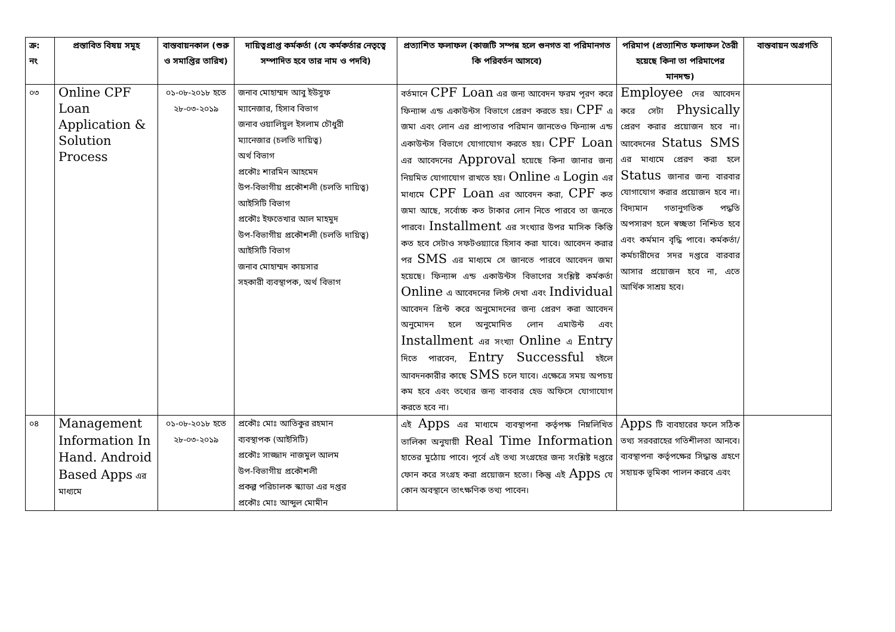| ক্র: নং | প্রস্তাবিত বিষয় সমূহ | বাস্তবায়নকাল (শুরু ও সমাপ্তির তারিখ) | দায়িত্বপ্রাপ্ত কর্মকর্তা (যে কর্মকর্তার নেতৃত্বে সম্পাদিত হবে তার নাম ও পদবি) | প্রত্যাশিত ফলাফল (কাজটি সম্পন্ন হলে গুনগত বা পরিমানগত কি পরিবর্তন আসবে) | পরিমাপ (প্রত্যাশিত ফলাফল তৈরী হয়েছে কিনা তা পরিমাপের মানদন্ড) | বাস্তবায়ন অগ্রগতি |
| --- | --- | --- | --- | --- | --- | --- |
| ০৩ | Online CPF Loan Application & Solution Process | ০১-০৮-২০১৮ হতে ২৮-০৩-২০১৯ | জনাব মোহাম্মদ আবু ইউসুফ ম্যানেজার, হিসাব বিভাগ জনাব ওয়ালিয়ুল ইসলাম চৌধুরী ম্যানেজার (চলতি দায়িত্ব) অর্থ বিভাগ প্রকৌঃ শারমিন আহমেদ উপ-বিভাগীয় প্রকৌশলী (চলতি দায়িত্ব) আইসিটি বিভাগ প্রকৌঃ ইফতেখার আল মাহমুদ উপ-বিভাগীয় প্রকৌশলী (চলতি দায়িত্ব) আইসিটি বিভাগ জনাব মোহাম্মদ কায়সার সহকারী ব্যবস্থাপক, অর্থ বিভাগ | বর্তমানে CPF Loan এর জন্য আবেদন ফরম পূরণ করে ফিন্যান্স এন্ড একাউন্টস বিভাগে প্রেরণ করতে হয়। CPF এ জমা এবং লোন এর প্রাপ্যতার পরিমান জানতেও ফিন্যান্স এন্ড একাউন্টস বিভাগে যোগাযোগ করতে হয়। CPF Loan এর আবেদনের Approval হয়েছে কিনা জানার জন্য নিয়মিত যোগাযোগ রাখতে হয়। Online এ Login এর মাধ্যমে CPF Loan এর আবেদন করা, CPF কত জমা আছে, সর্বোচ্চ কত টাকার লোন নিতে পারবে তা জনতে পারবে। Installment এর সংখ্যার উপর মাসিক কিস্তি কত হবে সেটাও সফটওয়্যারে হিসাব করা যাবে। আবেদন করার পর SMS এর মাধ্যমে সে জানতে পারবে আবেদন জমা হয়েছে। ফিন্যান্স এন্ড একাউন্টস বিভাগের সংশ্লিষ্ট কর্মকর্তা Online এ আবেদনের লিস্ট দেখা এবং Individual আবেদন প্রিন্ট করে অনুমোদনের জন্য প্রেরণ করা আবেদন অনুমোদন হলে অনুমোদিত লোন এমাউন্ট এবং Installment এর সংখ্যা Online এ Entry দিতে পারবেন, Entry Successful হইলে আবদনকারীর কাছে SMS চলে যাবে। এক্ষেত্রে সময় অপচয় কম হবে এবং তথ্যের জন্য বাববার হেড অফিসে যোগাযোগ করতে হবে না। | Employee দের আবেদন করে সেটা Physically প্রেরণ করার প্রয়োজন হবে না। আবেদনের Status SMS এর মাধ্যমে প্রেরণ করা হলে Status জানার জন্য বারবার যোগাযোগ করার প্রয়োজন হবে না। বিদ্যমান গতানুগতিক পদ্ধতি অপসারণ হলে স্বচ্ছতা নিশ্চিত হবে এবং কর্মমান বৃদ্ধি পাবে। কর্মকর্তা/কর্মচারীদের সদর দপ্তরে বারবার আসার প্রয়োজন হবে না, এতে আর্থিক সাশ্রয় হবে। | |
| ০৪ | Management Information In Hand. Android Based Apps এর মাধ্যমে | ০১-০৮-২০১৮ হতে ২৮-০৩-২০১৯ | প্রকৌঃ মোঃ আতিকুর রহমান ব্যবস্থাপক (আইসিটি) প্রকৌঃ সাজ্জাদ নাজমুল আলম উপ-বিভাগীয় প্রকৌশলী প্রকল্প পরিচালক স্ক্যাডা এর দপ্তর প্রকৌঃ মোঃ আব্দুল মোমীন | এই Apps এর মাধ্যমে ব্যবস্থাপনা কর্তৃপক্ষ নিম্নলিখিত তালিকা অনুযায়ী Real Time Information হাতের মুঠোয় পাবে। পূর্বে এই তথ্য সংগ্রহের জন্য সংশ্লিষ্ট দপ্তরে ফোন করে সংগ্রহ করা প্রয়োজন হতো। কিন্তু এই Apps যে কোন অবস্থানে তাৎক্ষণিক তথ্য পাবেন। | Apps টি ব্যবহারের ফলে সঠিক তথ্য সরবরাহের গতিশীলতা আনবে। ব্যবস্থাপনা কর্তৃপক্ষের সিদ্ধান্ত গ্রহণে সহায়ক ভূমিকা পালন করবে এবং | |